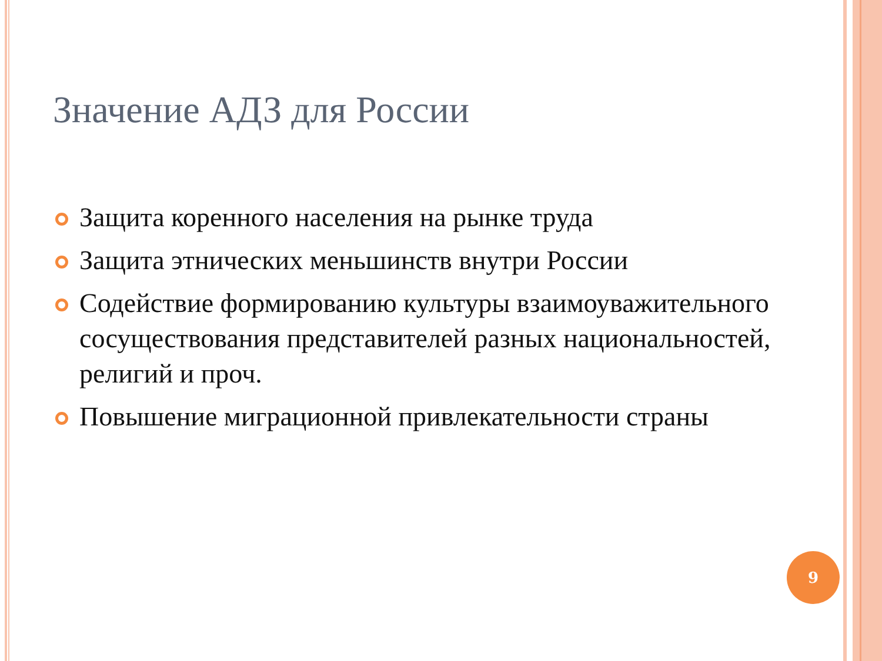Значение АДЗ для России
Защита коренного населения на рынке труда
Защита этнических меньшинств внутри России
Содействие формированию культуры взаимоуважительного сосуществования представителей разных национальностей, религий и проч.
Повышение миграционной привлекательности страны
9